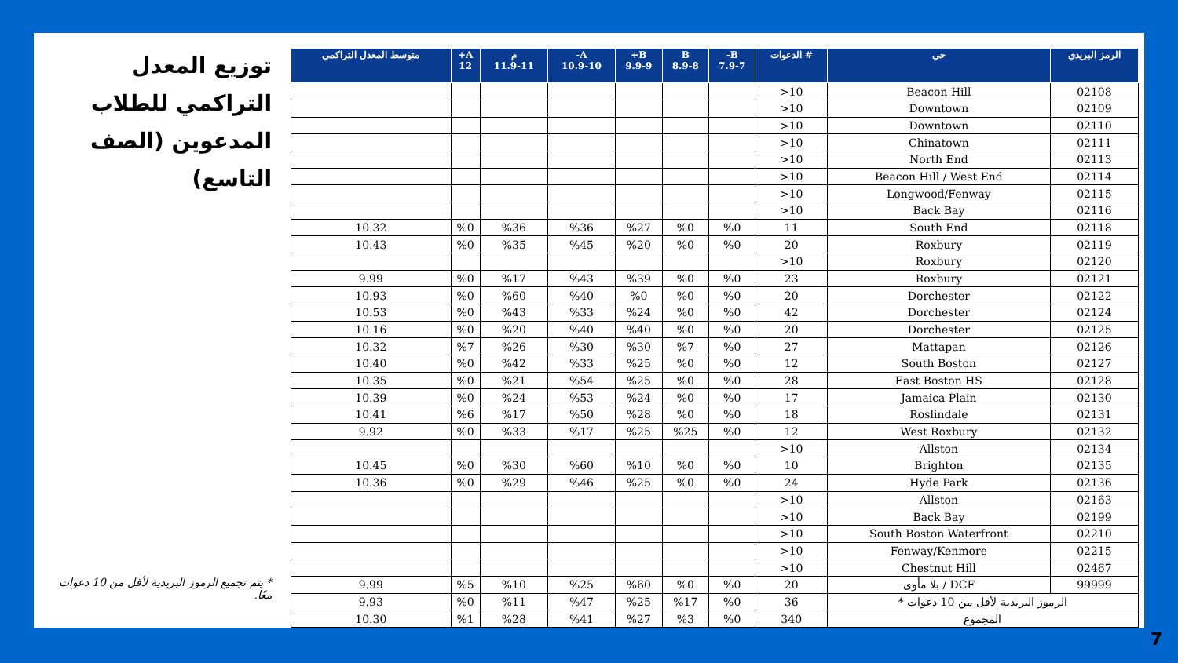توزيع المعدل التراكمي للطلاب المدعوين (الصف التاسع)
* يتم تجميع الرموز البريدية لأقل من 10 دعوات معًا.
| الرمز البريدي | حي | # الدعوات | B- 7.9-7 | B 8.9-8 | B+ 9.9-9 | A- 10.9-10 | م 11.9-11 | A+ 12 | متوسط المعدل التراكمي |
| --- | --- | --- | --- | --- | --- | --- | --- | --- | --- |
| 02108 | Beacon Hill | 10< | | | | | | | |
| 02109 | Downtown | 10< | | | | | | | |
| 02110 | Downtown | 10< | | | | | | | |
| 02111 | Chinatown | 10< | | | | | | | |
| 02113 | North End | 10< | | | | | | | |
| 02114 | Beacon Hill / West End | 10< | | | | | | | |
| 02115 | Longwood/Fenway | 10< | | | | | | | |
| 02116 | Back Bay | 10< | | | | | | | |
| 02118 | South End | 11 | %0 | %0 | %27 | %36 | %36 | %0 | 10.32 |
| 02119 | Roxbury | 20 | %0 | %0 | %20 | %45 | %35 | %0 | 10.43 |
| 02120 | Roxbury | 10< | | | | | | | |
| 02121 | Roxbury | 23 | %0 | %0 | %39 | %43 | %17 | %0 | 9.99 |
| 02122 | Dorchester | 20 | %0 | %0 | %0 | %40 | %60 | %0 | 10.93 |
| 02124 | Dorchester | 42 | %0 | %0 | %24 | %33 | %43 | %0 | 10.53 |
| 02125 | Dorchester | 20 | %0 | %0 | %40 | %40 | %20 | %0 | 10.16 |
| 02126 | Mattapan | 27 | %0 | %7 | %30 | %30 | %26 | %7 | 10.32 |
| 02127 | South Boston | 12 | %0 | %0 | %25 | %33 | %42 | %0 | 10.40 |
| 02128 | East Boston HS | 28 | %0 | %0 | %25 | %54 | %21 | %0 | 10.35 |
| 02130 | Jamaica Plain | 17 | %0 | %0 | %24 | %53 | %24 | %0 | 10.39 |
| 02131 | Roslindale | 18 | %0 | %0 | %28 | %50 | %17 | %6 | 10.41 |
| 02132 | West Roxbury | 12 | %0 | %25 | %25 | %17 | %33 | %0 | 9.92 |
| 02134 | Allston | 10< | | | | | | | |
| 02135 | Brighton | 10 | %0 | %0 | %10 | %60 | %30 | %0 | 10.45 |
| 02136 | Hyde Park | 24 | %0 | %0 | %25 | %46 | %29 | %0 | 10.36 |
| 02163 | Allston | 10< | | | | | | | |
| 02199 | Back Bay | 10< | | | | | | | |
| 02210 | South Boston Waterfront | 10< | | | | | | | |
| 02215 | Fenway/Kenmore | 10< | | | | | | | |
| 02467 | Chestnut Hill | 10< | | | | | | | |
| 99999 | DCF / بلا مأوى | 20 | %0 | %0 | %60 | %25 | %10 | %5 | 9.99 |
| الرموز البريدية لأقل من 10 دعوات * | | 36 | %0 | %17 | %25 | %47 | %11 | %0 | 9.93 |
| المجموع | | 340 | %0 | %3 | %27 | %41 | %28 | %1 | 10.30 |
7